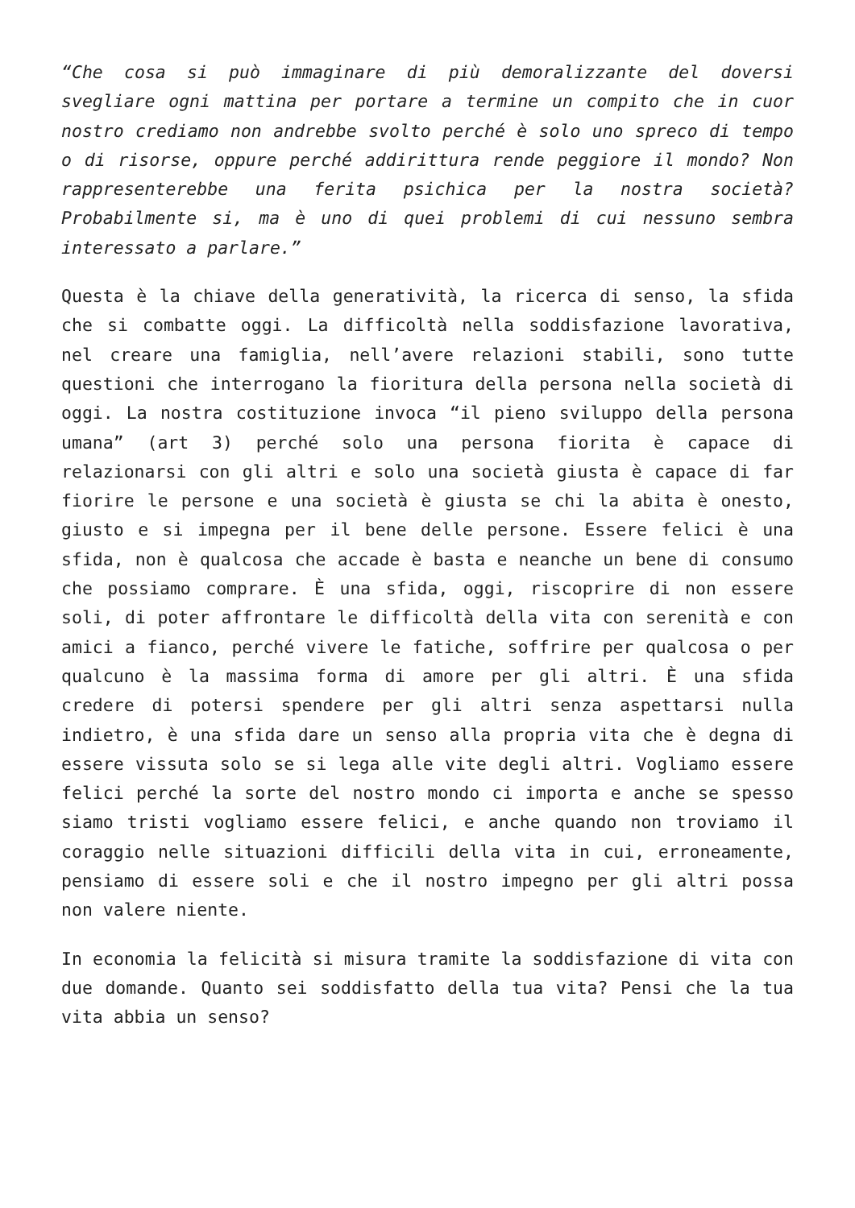“Che cosa si può immaginare di più demoralizzante del doversi svegliare ogni mattina per portare a termine un compito che in cuor nostro crediamo non andrebbe svolto perché è solo uno spreco di tempo o di risorse, oppure perché addirittura rende peggiore il mondo? Non rappresenterebbe una ferita psichica per la nostra società? Probabilmente si, ma è uno di quei problemi di cui nessuno sembra interessato a parlare.”
Questa è la chiave della generatività, la ricerca di senso, la sfida che si combatte oggi. La difficoltà nella soddisfazione lavorativa, nel creare una famiglia, nell’avere relazioni stabili, sono tutte questioni che interrogano la fioritura della persona nella società di oggi. La nostra costituzione invoca “il pieno sviluppo della persona umana” (art 3) perché solo una persona fiorita è capace di relazionarsi con gli altri e solo una società giusta è capace di far fiorire le persone e una società è giusta se chi la abita è onesto, giusto e si impegna per il bene delle persone. Essere felici è una sfida, non è qualcosa che accade è basta e neanche un bene di consumo che possiamo comprare. È una sfida, oggi, riscoprire di non essere soli, di poter affrontare le difficoltà della vita con serenità e con amici a fianco, perché vivere le fatiche, soffrire per qualcosa o per qualcuno è la massima forma di amore per gli altri. È una sfida credere di potersi spendere per gli altri senza aspettarsi nulla indietro, è una sfida dare un senso alla propria vita che è degna di essere vissuta solo se si lega alle vite degli altri. Vogliamo essere felici perché la sorte del nostro mondo ci importa e anche se spesso siamo tristi vogliamo essere felici, e anche quando non troviamo il coraggio nelle situazioni difficili della vita in cui, erroneamente, pensiamo di essere soli e che il nostro impegno per gli altri possa non valere niente.
In economia la felicità si misura tramite la soddisfazione di vita con due domande. Quanto sei soddisfatto della tua vita? Pensi che la tua vita abbia un senso?